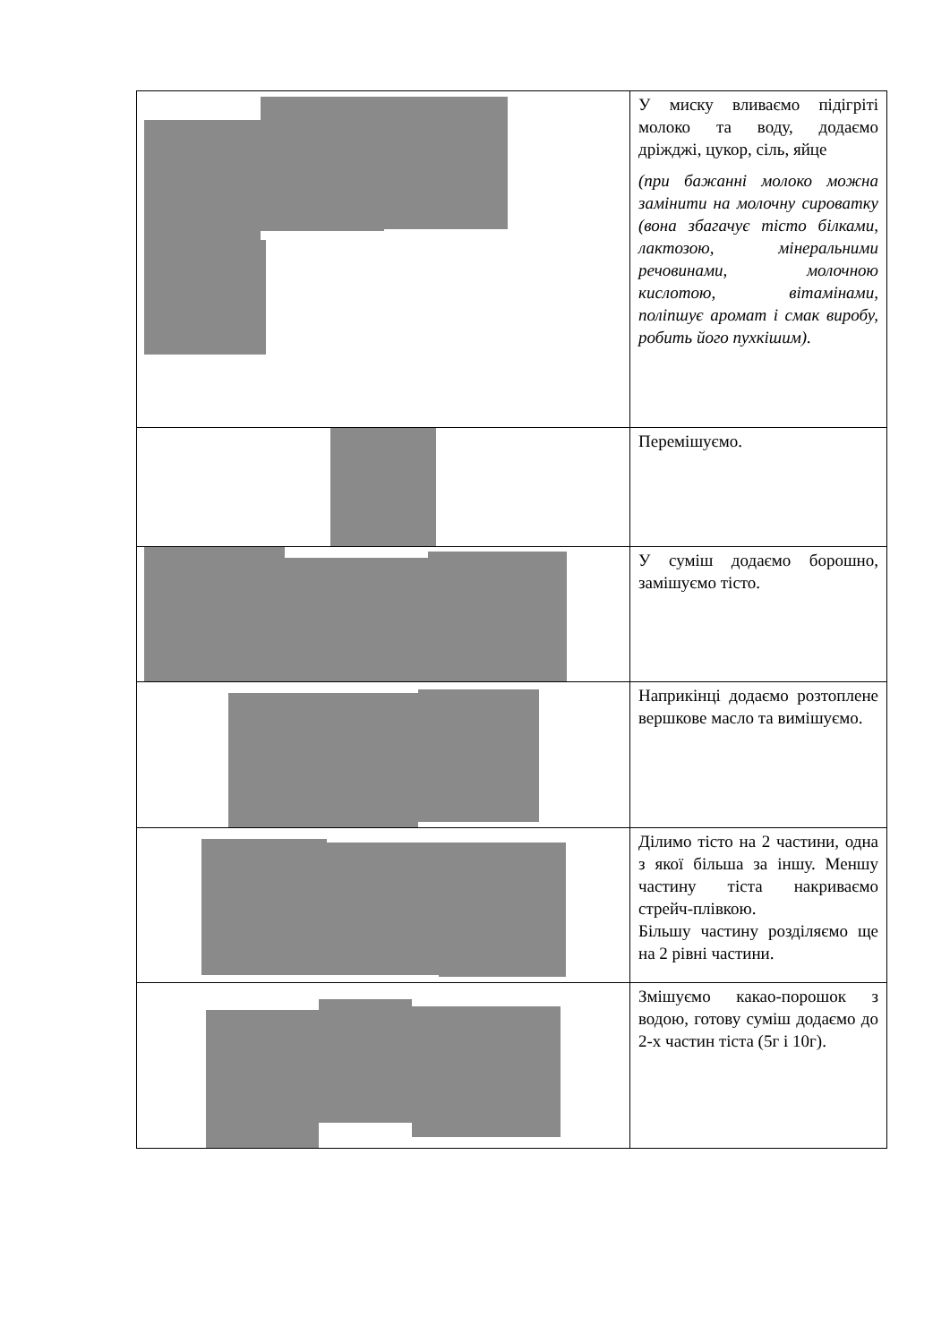| | У миску вливаємо підігріті молоко та воду, додаємо дріжджі, цукор, сіль, яйце (при бажанні молоко можна замінити на молочну сироватку (вона збагачує тісто білками, лактозою, мінеральними речовинами, молочною кислотою, вітамінами, поліпшує аромат і смак виробу, робить його пухкішим). |
| | Перемішуємо. |
| | У суміш додаємо борошно, замішуємо тісто. |
| | Наприкінці додаємо розтоплене вершкове масло та вимішуємо. |
| | Ділимо тісто на 2 частини, одна з якої більша за іншу. Меншу частину тіста накриваємо стрейч-плівкою. Більшу частину розділяємо ще на 2 рівні частини. |
| | Змішуємо какао-порошок з водою, готову суміш додаємо до 2-х частин тіста (5г і 10г). |